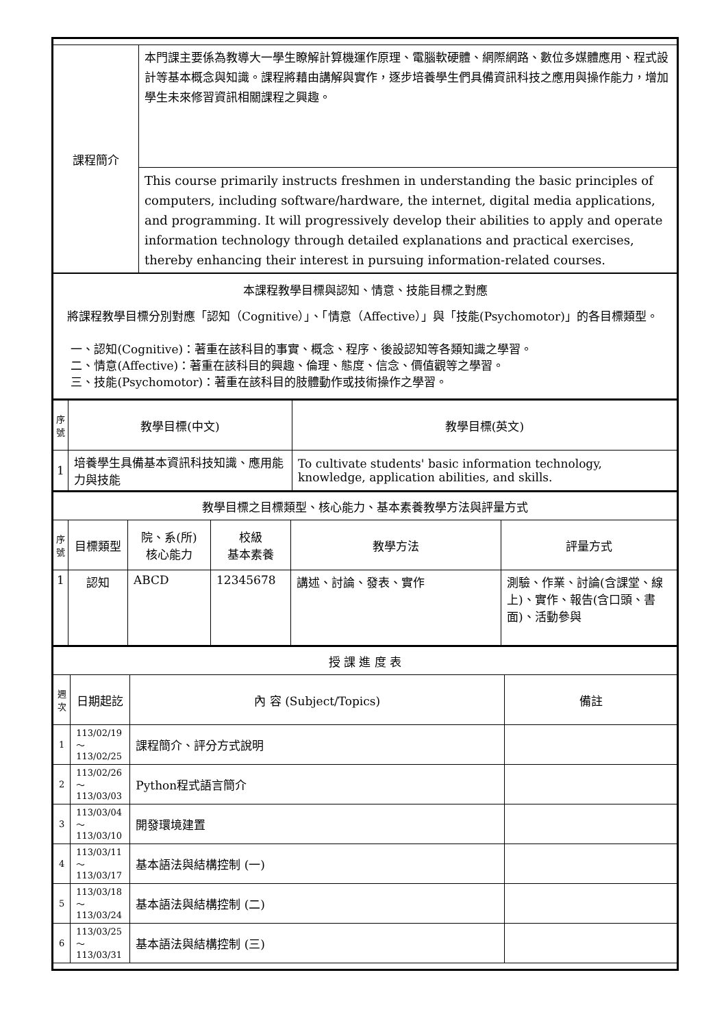| 課程簡介 | 本門課主要係為教導大一學生瞭解計算機運作原理、電腦軟硬體、網際網路、數位多媒體應用、程式設計等基本概念與知識。課程將藉由講解與實作，逐步培養學生們具備資訊科技之應用與操作能力，增加學生未來修習資訊相關課程之興趣。 |
| | This course primarily instructs freshmen in understanding the basic principles of computers, including software/hardware, the internet, digital media applications, and programming. It will progressively develop their abilities to apply and operate information technology through detailed explanations and practical exercises, thereby enhancing their interest in pursuing information-related courses. |
| 本課程教學目標與認知、情意、技能目標之對應 將課程教學目標分別對應「認知（Cognitive）」、「情意（Affective）」與「技能(Psychomotor)」的各目標類型。 一、認知(Cognitive)：著重在該科目的事實、概念、程序、後設認知等各類知識之學習。 二、情意(Affective)：著重在該科目的興趣、倫理、態度、信念、價值觀等之學習。 三、技能(Psychomotor)：著重在該科目的肢體動作或技術操作之學習。 | |
| 序號 | 教學目標(中文) | 教學目標(英文) |
| --- | --- | --- |
| 1 | 培養學生具備基本資訊科技知識、應用能力與技能 | To cultivate students' basic information technology, knowledge, application abilities, and skills. |
| 教學目標之目標類型、核心能力、基本素養教學方法與評量方式 | | | | | |
| 序號 | 目標類型 | 院、系(所) 核心能力 | 校級 基本素養 | 教學方法 | 評量方式 |
| 1 | 認知 | ABCD | 12345678 | 講述、討論、發表、實作 | 測驗、作業、討論(含課堂、線上)、實作、報告(含口頭、書面)、活動參與 |
| 授 課 進 度 表 | | | |
| 週次 | 日期起訖 | 內 容 (Subject/Topics) | 備註 |
| 1 | 113/02/19～ 113/02/25 | 課程簡介、評分方式說明 | |
| 2 | 113/02/26～ 113/03/03 | Python程式語言簡介 | |
| 3 | 113/03/04～ 113/03/10 | 開發環境建置 | |
| 4 | 113/03/11～ 113/03/17 | 基本語法與結構控制 (一) | |
| 5 | 113/03/18～ 113/03/24 | 基本語法與結構控制 (二) | |
| 6 | 113/03/25～ 113/03/31 | 基本語法與結構控制 (三) | |